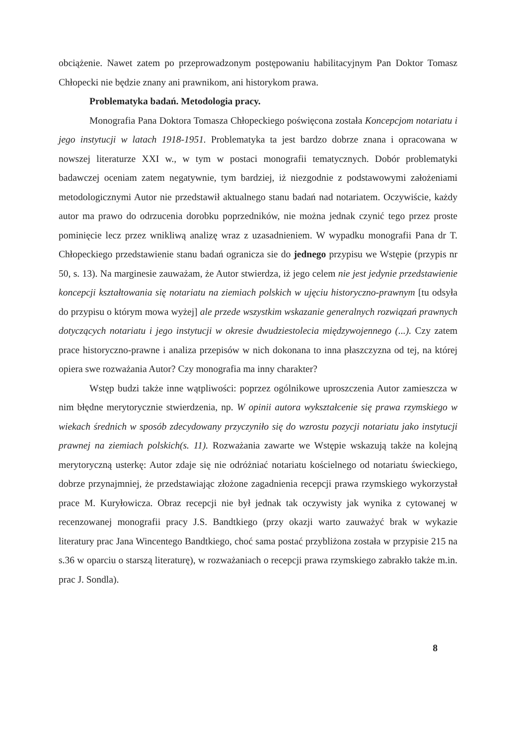obciążenie. Nawet zatem po przeprowadzonym postępowaniu habilitacyjnym Pan Doktor Tomasz Chłopecki nie będzie znany ani prawnikom, ani historykom prawa.
Problematyka badań. Metodologia pracy.
Monografia Pana Doktora Tomasza Chłopeckiego poświęcona została Koncepcjom notariatu i jego instytucji w latach 1918-1951. Problematyka ta jest bardzo dobrze znana i opracowana w nowszej literaturze XXI w., w tym w postaci monografii tematycznych. Dobór problematyki badawczej oceniam zatem negatywnie, tym bardziej, iż niezgodnie z podstawowymi założeniami metodologicznymi Autor nie przedstawił aktualnego stanu badań nad notariatem. Oczywiście, każdy autor ma prawo do odrzucenia dorobku poprzedników, nie można jednak czynić tego przez proste pominięcie lecz przez wnikliwą analizę wraz z uzasadnieniem. W wypadku monografii Pana dr T. Chłopeckiego przedstawienie stanu badań ogranicza sie do jednego przypisu we Wstępie (przypis nr 50, s. 13). Na marginesie zauważam, że Autor stwierdza, iż jego celem nie jest jedynie przedstawienie koncepcji kształtowania się notariatu na ziemiach polskich w ujęciu historyczno-prawnym [tu odsyła do przypisu o którym mowa wyżej] ale przede wszystkim wskazanie generalnych rozwiązań prawnych dotyczących notariatu i jego instytucji w okresie dwudziestolecia międzywojennego (...). Czy zatem prace historyczno-prawne i analiza przepisów w nich dokonana to inna płaszczyzna od tej, na której opiera swe rozważania Autor? Czy monografia ma inny charakter?
Wstęp budzi także inne wątpliwości: poprzez ogólnikowe uproszczenia Autor zamieszcza w nim błędne merytorycznie stwierdzenia, np. W opinii autora wykształcenie się prawa rzymskiego w wiekach średnich w sposób zdecydowany przyczyniło się do wzrostu pozycji notariatu jako instytucji prawnej na ziemiach polskich(s. 11). Rozważania zawarte we Wstępie wskazują także na kolejną merytoryczną usterkę: Autor zdaje się nie odróżniać notariatu kościelnego od notariatu świeckiego, dobrze przynajmniej, że przedstawiając złożone zagadnienia recepcji prawa rzymskiego wykorzystał prace M. Kuryłowicza. Obraz recepcji nie był jednak tak oczywisty jak wynika z cytowanej w recenzowanej monografii pracy J.S. Bandtkiego (przy okazji warto zauważyć brak w wykazie literatury prac Jana Wincentego Bandtkiego, choć sama postać przybliżona została w przypisie 215 na s.36 w oparciu o starszą literaturę), w rozważaniach o recepcji prawa rzymskiego zabrakło także m.in. prac J. Sondla).
8